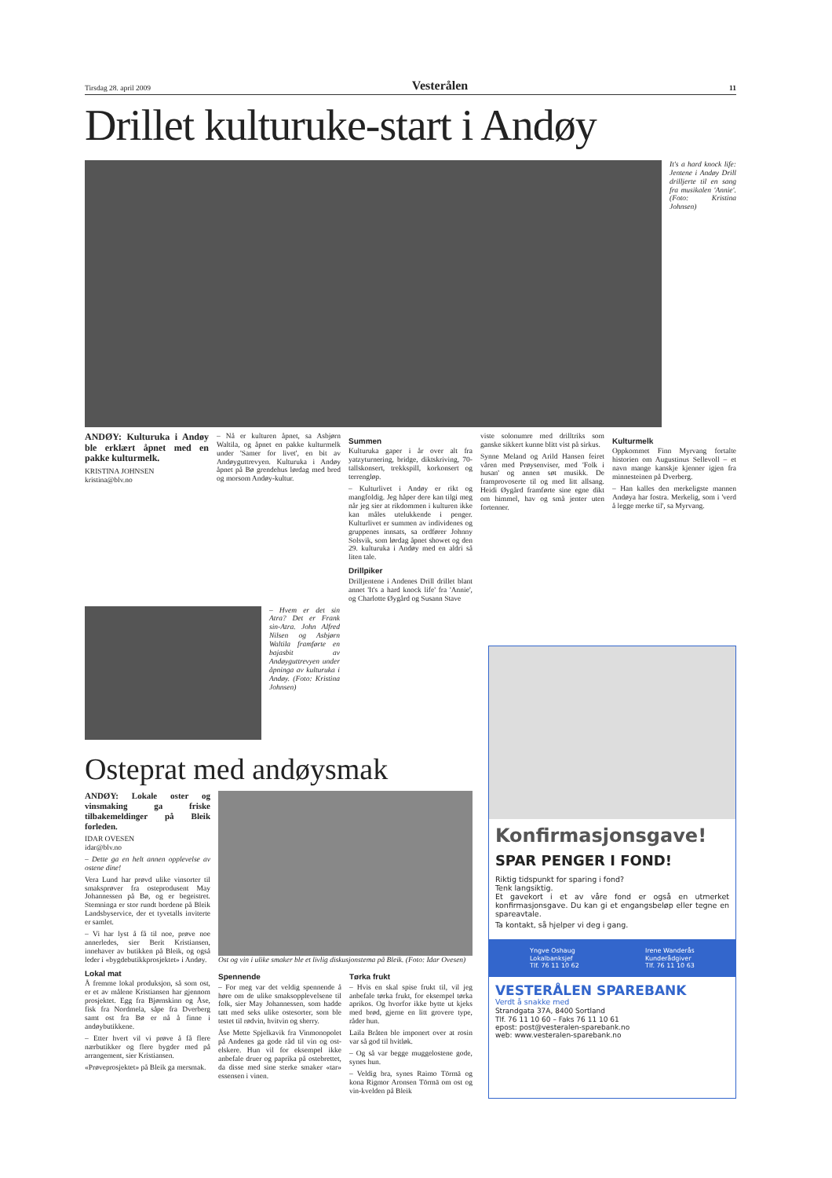Tirsdag 28. april 2009 Vesterålen 11
Drillet kulturuke-start i Andøy
It's a hard knock life: Jentene i Andøy Drill drilljerte til en sang fra musikalen 'Annie'. (Foto: Kristina Johnsen)
ANDØY: Kulturuka i Andøy ble erklært åpnet med en pakke kulturmelk.
KRISTINA JOHNSEN
kristina@blv.no
– Nå er kulturen åpnet, sa Asbjørn Waltila, og åpnet en pakke kulturmelk under 'Samer for livet', en bit av Andøyguttrevyen. Kulturuka i Andøy åpnet på Bø grendehus lørdag med bred og morsom Andøy-kultur.
Summen
Kulturuka gaper i år over alt fra yatzyturnering, bridge, diktskriving, 70-tallskonsert, trekkspill, korkonsert og terrengløp.
– Kulturlivet i Andøy er rikt og mangfoldig. Jeg håper dere kan tilgi meg når jeg sier at rikdommen i kulturen ikke kan måles utelukkende i penger. Kulturlivet er summen av individenes og gruppenes innsats, sa ordfører Johnny Solsvik, som lørdag åpnet showet og den 29. kulturuka i Andøy med en aldri så liten tale.
Drillpiker
Drilljentene i Andenes Drill drillet blant annet 'It's a hard knock life' fra 'Annie', og Charlotte Øygård og Susann Stave
viste solonumre med drilltriks som ganske sikkert kunne blitt vist på sirkus.
Synne Meland og Arild Hansen feiret våren med Prøysenviser, med 'Folk i husan' og annen søt musikk. De framprovoserte til og med litt allsang. Heidi Øygård framførte sine egne dikt om himmel, hav og små jenter uten fortenner.
Kulturmelk
Oppkommet Finn Myrvang fortalte historien om Augustinus Sellevoll – et navn mange kanskje kjenner igjen fra minnesteinen på Dverberg.
– Han kalles den merkeligste mannen Andøya har fostra. Merkelig, som i 'verd å legge merke til', sa Myrvang.
– Hvem er det sin Atra? Det er Frank sin-Atra. John Alfred Nilsen og Asbjørn Waltila framførte en bajasbit av Andøyguttrevyen under åpninga av kulturuka i Andøy. (Foto: Kristina Johnsen)
Osteprat med andøysmak
ANDØY: Lokale oster og vinsmaking ga friske tilbakemeldinger på Bleik forleden.
IDAR OVESEN
idar@blv.no
– Dette ga en helt annen opplevelse av ostene dine!
Vera Lund har prøvd ulike vinsorter til smaksprøver fra osteprodusent May Johannessen på Bø, og er begeistret. Stemninga er stor rundt bordene på Bleik Landsbyservice, der et tyvetalls inviterte er samlet.
– Vi har lyst å få til noe, prøve noe annerledes, sier Berit Kristiansen, innehaver av butikken på Bleik, og også leder i «bygdebutikkprosjektet» i Andøy.
Lokal mat
Å fremme lokal produksjon, så som ost, er et av målene Kristiansen har gjennom prosjektet. Egg fra Bjørnskinn og Åse, fisk fra Nordmela, såpe fra Dverberg samt ost fra Bø er nå å finne i andøybutikkene.
– Etter hvert vil vi prøve å få flere nærbutikker og flere bygder med på arrangement, sier Kristiansen.
«Prøveprosjektet» på Bleik ga mersmak.
Ost og vin i ulike smaker ble et livlig diskusjonstema på Bleik. (Foto: Idar Ovesen)
Spennende
– For meg var det veldig spennende å høre om de ulike smaksopplevelsene til folk, sier May Johannessen, som hadde tatt med seks ulike ostesorter, som ble testet til rødvin, hvitvin og sherry.
Åse Mette Spjelkavik fra Vinmonopolet på Andenes ga gode råd til vin og ost-elskere. Hun vil for eksempel ikke anbefale druer og paprika på ostebrettet, da disse med sine sterke smaker «tar» essensen i vinen.
Tørka frukt
– Hvis en skal spise frukt til, vil jeg anbefale tørka frukt, for eksempel tørka aprikos. Og hvorfor ikke bytte ut kjeks med brød, gjerne en litt grovere type, råder hun.
Laila Bråten ble imponert over at rosin var så god til hvitløk.
– Og så var begge muggelostene gode, synes hun.
– Veldig bra, synes Raimo Törmä og kona Rigmor Aronsen Törmä om ost og vin-kvelden på Bleik
Konfirmasjonsgave!
SPAR PENGER I FOND!
Riktig tidspunkt for sparing i fond?
Tenk langsiktig.
Et gavekort i et av våre fond er også en utmerket konfirmasjonsgave. Du kan gi et engangsbeløp eller tegne en spareavtale.
Ta kontakt, så hjelper vi deg i gang.
Yngve Oshaug
Lokalbanksjef
Tlf. 76 11 10 62 Irene Wanderås
Kunderådgiver
Tlf. 76 11 10 63
VESTERÅLEN SPAREBANK
Verdt å snakke med
Strandgata 37A, 8400 Sortland
Tlf. 76 11 10 60 – Faks 76 11 10 61
epost: post@vesteralen-sparebank.no
web: www.vesteralen-sparebank.no